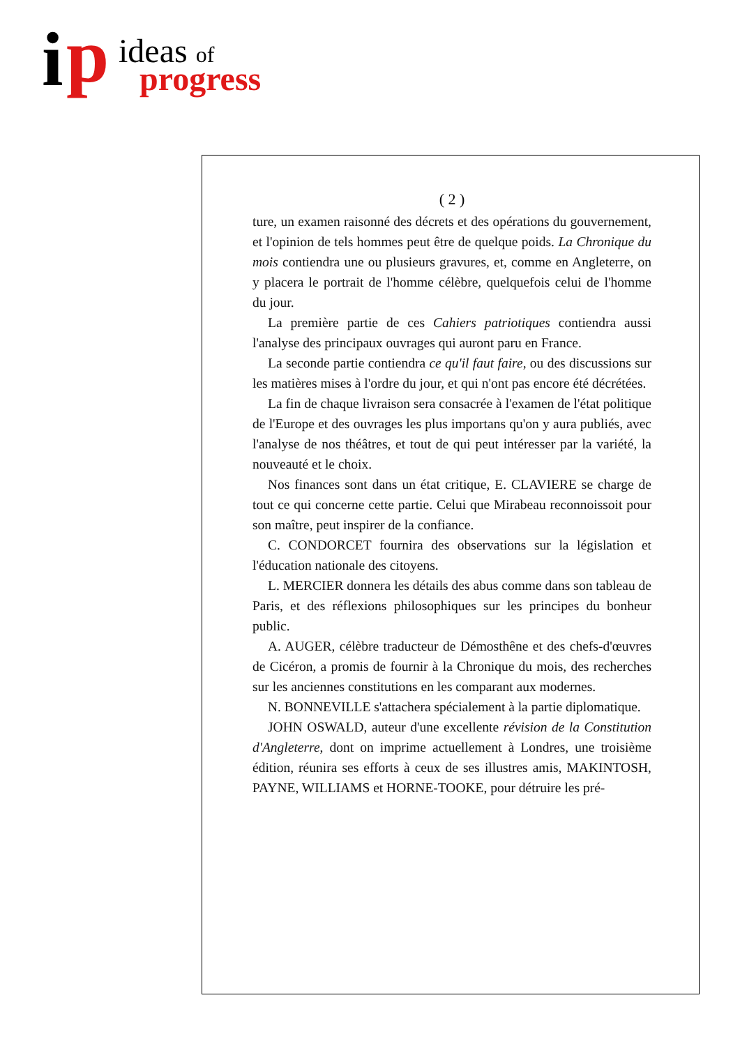i p ideas of
progress
( 2 )
ture, un examen raisonné des décrets et des opérations du gouvernement, et l'opinion de tels hommes peut être de quelque poids. La Chronique du mois contiendra une ou plusieurs gravures, et, comme en Angleterre, on y placera le portrait de l'homme célèbre, quelquefois celui de l'homme du jour.
La première partie de ces Cahiers patriotiques contiendra aussi l'analyse des principaux ouvrages qui auront paru en France.
La seconde partie contiendra ce qu'il faut faire, ou des discussions sur les matières mises à l'ordre du jour, et qui n'ont pas encore été décrétées.
La fin de chaque livraison sera consacrée à l'examen de l'état politique de l'Europe et des ouvrages les plus importans qu'on y aura publiés, avec l'analyse de nos théâtres, et tout de qui peut intéresser par la variété, la nouveauté et le choix.
Nos finances sont dans un état critique, E. CLAVIERE se charge de tout ce qui concerne cette partie. Celui que Mirabeau reconnoissoit pour son maître, peut inspirer de la confiance.
C. CONDORCET fournira des observations sur la législation et l'éducation nationale des citoyens.
L. MERCIER donnera les détails des abus comme dans son tableau de Paris, et des réflexions philosophiques sur les principes du bonheur public.
A. AUGER, célèbre traducteur de Démosthêne et des chefs-d'œuvres de Cicéron, a promis de fournir à la Chronique du mois, des recherches sur les anciennes constitutions en les comparant aux modernes.
N. BONNEVILLE s'attachera spécialement à la partie diplomatique.
JOHN OSWALD, auteur d'une excellente révision de la Constitution d'Angleterre, dont on imprime actuellement à Londres, une troisième édition, réunira ses efforts à ceux de ses illustres amis, MAKINTOSH, PAYNE, WILLIAMS et HORNE-TOOKE, pour détruire les pré-